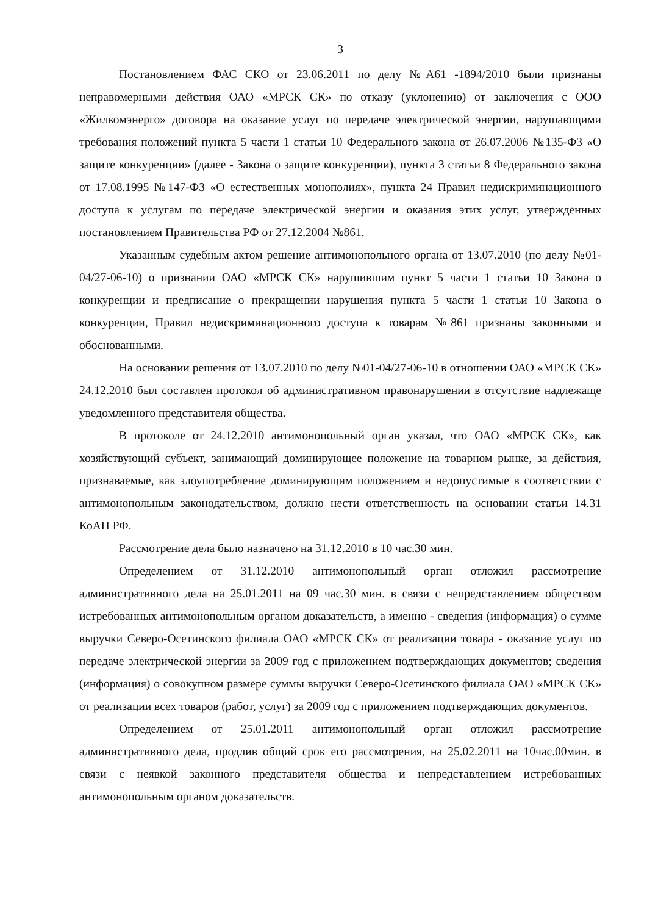3
Постановлением ФАС СКО от 23.06.2011 по делу №А61 -1894/2010 были признаны неправомерными действия ОАО «МРСК СК» по отказу (уклонению) от заключения с ООО «Жилкомэнерго» договора на оказание услуг по передаче электрической энергии, нарушающими требования положений пункта 5 части 1 статьи 10 Федерального закона от 26.07.2006 №135-ФЗ «О защите конкуренции» (далее - Закона о защите конкуренции), пункта 3 статьи 8 Федерального закона от 17.08.1995 №147-ФЗ «О естественных монополиях», пункта 24 Правил недискриминационного доступа к услугам по передаче электрической энергии и оказания этих услуг, утвержденных постановлением Правительства РФ от 27.12.2004 №861.
Указанным судебным актом решение антимонопольного органа от 13.07.2010 (по делу №01-04/27-06-10) о признании ОАО «МРСК СК» нарушившим пункт 5 части 1 статьи 10 Закона о конкуренции и предписание о прекращении нарушения пункта 5 части 1 статьи 10 Закона о конкуренции, Правил недискриминационного доступа к товарам №861 признаны законными и обоснованными.
На основании решения от 13.07.2010 по делу №01-04/27-06-10 в отношении ОАО «МРСК СК» 24.12.2010 был составлен протокол об административном правонарушении в отсутствие надлежаще уведомленного представителя общества.
В протоколе от 24.12.2010 антимонопольный орган указал, что ОАО «МРСК СК», как хозяйствующий субъект, занимающий доминирующее положение на товарном рынке, за действия, признаваемые, как злоупотребление доминирующим положением и недопустимые в соответствии с антимонопольным законодательством, должно нести ответственность на основании статьи 14.31 КоАП РФ.
Рассмотрение дела было назначено на 31.12.2010 в 10 час.30 мин.
Определением от 31.12.2010 антимонопольный орган отложил рассмотрение административного дела на 25.01.2011 на 09 час.30 мин. в связи с непредставлением обществом истребованных антимонопольным органом доказательств, а именно - сведения (информация) о сумме выручки Северо-Осетинского филиала ОАО «МРСК СК» от реализации товара - оказание услуг по передаче электрической энергии за 2009 год с приложением подтверждающих документов; сведения (информация) о совокупном размере суммы выручки Северо-Осетинского филиала ОАО «МРСК СК» от реализации всех товаров (работ, услуг) за 2009 год с приложением подтверждающих документов.
Определением от 25.01.2011 антимонопольный орган отложил рассмотрение административного дела, продлив общий срок его рассмотрения, на 25.02.2011 на 10час.00мин. в связи с неявкой законного представителя общества и непредставлением истребованных антимонопольным органом доказательств.